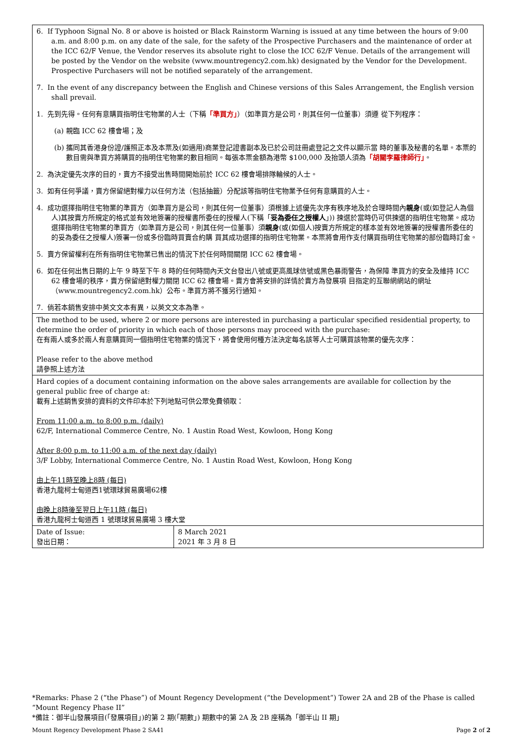| 6. If Typhoon Signal No. 8 or above is hoisted or Black Rainstorm Warning is issued at any time between the hours of 9:00 a.m. and 8:00 p.m. on any date of the sale, for the safety of the Prospective Purchasers and the maintenance of order at the ICC 62/F Venue, the Vendor reserves its absolute right to close the ICC 62/F Venue. Details of the arrangement will be posted by the Vendor on the website (www.mountregency2.com.hk) designated by the Vendor for the Development. Prospective Purchasers will not be notified separately of the arrangement. 7. In the event of any discrepancy between the English and Chinese versions of this Sales Arrangement, the English version shall prevail. 1. 先到先得。任何有意購買指明住宅物業的人士（下稱 「準買方」 ）（如準買方是公司，則其任何一位董事）須遵 從下列程序： (a) 親臨 ICC 62 樓會場；及 (b) 攜同其香港身份證/護照正本及本票及(如適用)商業登記證書副本及已於公司註冊處登記之文件以顯示當 時的董事及秘書的名單。本票的數目需與準買方將購買的指明住宅物業的數目相同。每張本票金額為港幣 $100,000 及抬頭人須為 「胡關李羅律師行」 。 2. 為決定優先次序的目的，賣方不接受出售時間開始前於 ICC 62 樓會場排隊輪候的人士。 3. 如有任何爭議，賣方保留絕對權力以任何方法（包括抽籤）分配該等指明住宅物業予任何有意購買的人士。 4. 成功選擇指明住宅物業的準買方（如準買方是公司，則其任何一位董事）須根據上述優先次序有秩序地及於合理時間內 親身 (或(如登記人為個人)其按賣方所規定的格式並有效地簽署的授權書所委任的授權人(下稱「 妥為委任之授權人 」)) 揀選於當時仍可供揀選的指明住宅物業。成功選擇指明住宅物業的準買方（如準買方是公司，則其任何一位董事）須 親身 (或(如個人)按賣方所規定的樣本並有效地簽署的授權書所委任的的妥為委任之授權人)簽署一份或多份臨時買賣合約購 買其成功選擇的指明住宅物業。本票將會用作支付購買指明住宅物業的部份臨時訂金。 5. 賣方保留權利在所有指明住宅物業已售出的情況下於任何時間關閉 ICC 62 樓會場。 6. 如在任何出售日期的上午 9 時至下午 8 時的任何時間內天文台發出八號或更高風球信號或黑色暴雨警告，為保障 準買方的安全及維持 ICC 62 樓會場的秩序，賣方保留絕對權力關閉 ICC 62 樓會場。賣方會將安排的詳情於賣方為發展項 目指定的互聯網網站的網址（www.mountregency2.com.hk）公布。準買方將不獲另行通知。 7. 倘若本銷售安排中英文文本有異，以英文文本為準。 | |
| The method to be used, where 2 or more persons are interested in purchasing a particular specified residential property, to determine the order of priority in which each of those persons may proceed with the purchase: 在有兩人或多於兩人有意購買同一個指明住宅物業的情況下，將會使用何種方法決定每名該等人士可購買該物業的優先次序： Please refer to the above method 請參照上述方法 | |
| Hard copies of a document containing information on the above sales arrangements are available for collection by the general public free of charge at: 載有上述銷售安排的資料的文件印本於下列地點可供公眾免費領取： From 11:00 a.m. to 8:00 p.m. (daily) 62/F, International Commerce Centre, No. 1 Austin Road West, Kowloon, Hong Kong After 8:00 p.m. to 11:00 a.m. of the next day (daily) 3/F Lobby, International Commerce Centre, No. 1 Austin Road West, Kowloon, Hong Kong 由上午11時至晚上8時 (每日) 香港九龍柯士甸道西1號環球貿易廣場62樓 由晚上8時後至翌日上午11時 (每日) 香港九龍柯士甸道西 1 號環球貿易廣場 3 樓大堂 | |
| Date of Issue: 發出日期： | 8 March 2021 2021 年 3 月 8 日 |
*Remarks: Phase 2 (“the Phase”) of Mount Regency Development (“the Development”) Tower 2A and 2B of the Phase is called “Mount Regency Phase II”
*備註：御半山發展項目(「發展項目」)的第 2 期(「期數」) 期數中的第 2A 及 2B 座稱為「御半山 II 期」
Mount Regency Development Phase 2 SA41 Page 2 of 2